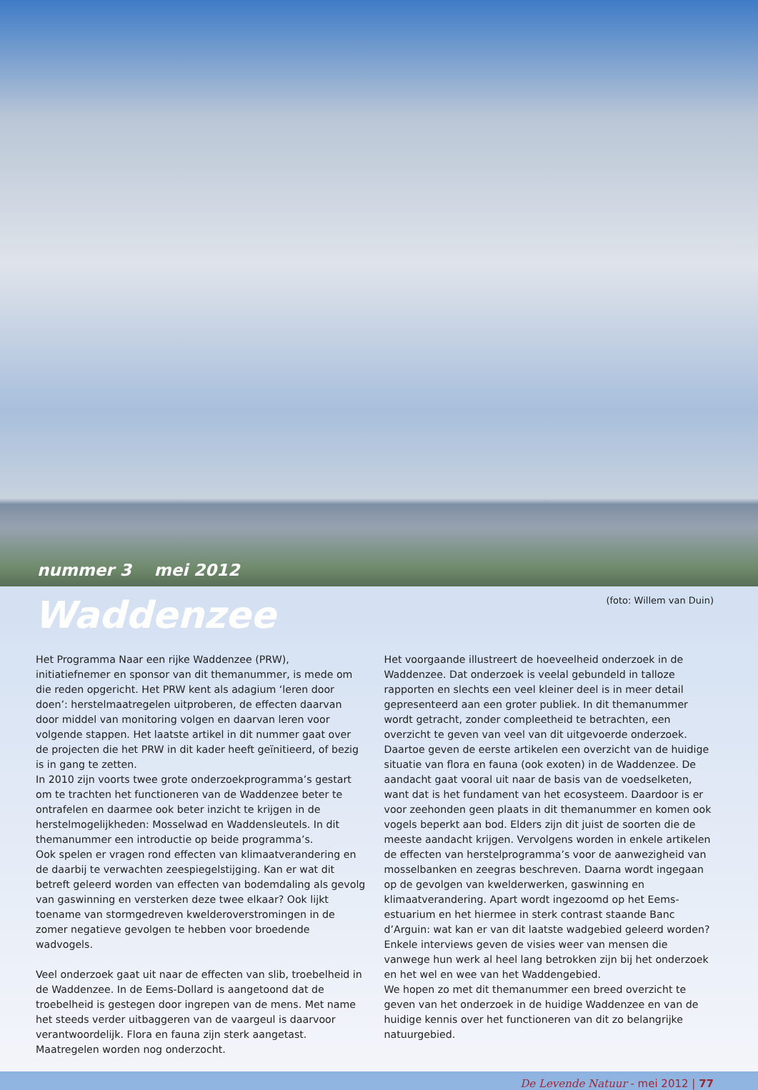nummer 3 mei 2012
Waddenzee
(foto: Willem van Duin)
Het Programma Naar een rijke Waddenzee (PRW), initiatiefnemer en sponsor van dit themanummer, is mede om die reden opgericht. Het PRW kent als adagium ‘leren door doen’: herstelmaatregelen uitproberen, de effecten daarvan door middel van monitoring volgen en daarvan leren voor volgende stappen. Het laatste artikel in dit nummer gaat over de projecten die het PRW in dit kader heeft geïnitieerd, of bezig is in gang te zetten.
In 2010 zijn voorts twee grote onderzoekprogramma’s gestart om te trachten het functioneren van de Waddenzee beter te ontrafelen en daarmee ook beter inzicht te krijgen in de herstelmogelijkheden: Mosselwad en Waddensleutels. In dit themanummer een introductie op beide programma’s.
Ook spelen er vragen rond effecten van klimaatverandering en de daarbij te verwachten zeespiegelstijging. Kan er wat dit betreft geleerd worden van effecten van bodemdaling als gevolg van gaswinning en versterken deze twee elkaar? Ook lijkt toename van stormgedreven kwelderoverstromingen in de zomer negatieve gevolgen te hebben voor broedende wadvogels.
Veel onderzoek gaat uit naar de effecten van slib, troebelheid in de Waddenzee. In de Eems-Dollard is aangetoond dat de troebelheid is gestegen door ingrepen van de mens. Met name het steeds verder uitbaggeren van de vaargeul is daarvoor verantwoordelijk. Flora en fauna zijn sterk aangetast. Maatregelen worden nog onderzocht.
Het voorgaande illustreert de hoeveelheid onderzoek in de Waddenzee. Dat onderzoek is veelal gebundeld in talloze rapporten en slechts een veel kleiner deel is in meer detail gepresenteerd aan een groter publiek. In dit themanummer wordt getracht, zonder compleetheid te betrachten, een overzicht te geven van veel van dit uitgevoerde onderzoek. Daartoe geven de eerste artikelen een overzicht van de huidige situatie van flora en fauna (ook exoten) in de Waddenzee. De aandacht gaat vooral uit naar de basis van de voedselketen, want dat is het fundament van het ecosysteem. Daardoor is er voor zeehonden geen plaats in dit themanummer en komen ook vogels beperkt aan bod. Elders zijn dit juist de soorten die de meeste aandacht krijgen. Vervolgens worden in enkele artikelen de effecten van herstelprogramma’s voor de aanwezigheid van mosselbanken en zeegras beschreven. Daarna wordt ingegaan op de gevolgen van kwelderwerken, gaswinning en klimaatverandering. Apart wordt ingezoomd op het Eems-estuarium en het hiermee in sterk contrast staande Banc d’Arguin: wat kan er van dit laatste wadgebied geleerd worden? Enkele interviews geven de visies weer van mensen die vanwege hun werk al heel lang betrokken zijn bij het onderzoek en het wel en wee van het Waddengebied.
We hopen zo met dit themanummer een breed overzicht te geven van het onderzoek in de huidige Waddenzee en van de huidige kennis over het functioneren van dit zo belangrijke natuurgebied.
De Levende Natuur - mei 2012 | 77